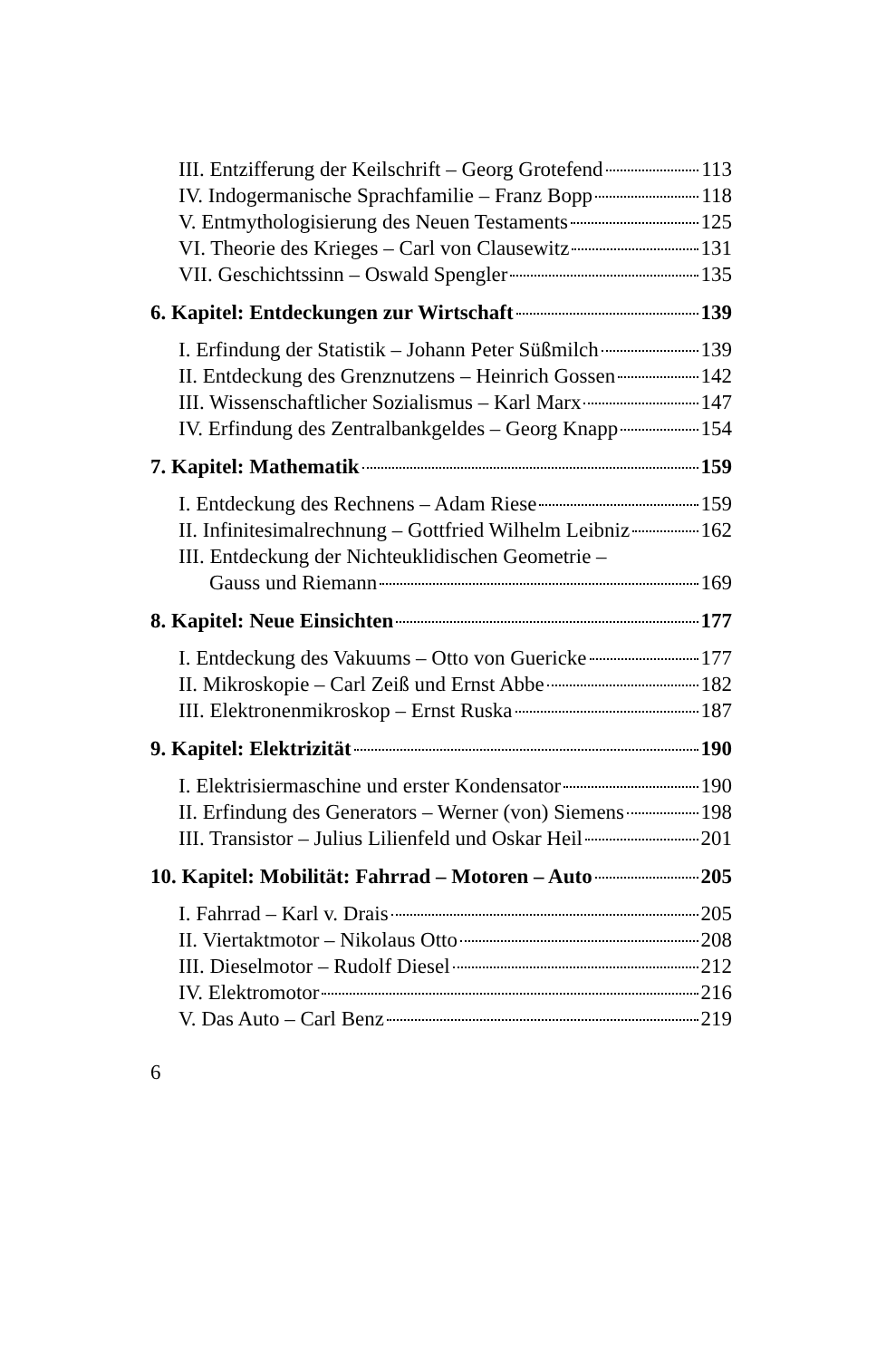III. Entzifferung der Keilschrift – Georg Grotefend 113
IV. Indogermanische Sprachfamilie – Franz Bopp 118
V. Entmythologisierung des Neuen Testaments 125
VI. Theorie des Krieges – Carl von Clausewitz 131
VII. Geschichtssinn – Oswald Spengler 135
6. Kapitel: Entdeckungen zur Wirtschaft 139
I. Erfindung der Statistik – Johann Peter Süßmilch 139
II. Entdeckung des Grenznutzens – Heinrich Gossen 142
III. Wissenschaftlicher Sozialismus – Karl Marx 147
IV. Erfindung des Zentralbankgeldes – Georg Knapp 154
7. Kapitel: Mathematik 159
I. Entdeckung des Rechnens – Adam Riese 159
II. Infinitesimalrechnung – Gottfried Wilhelm Leibniz 162
III. Entdeckung der Nichteuklidischen Geometrie –
Gauss und Riemann 169
8. Kapitel: Neue Einsichten 177
I. Entdeckung des Vakuums – Otto von Guericke 177
II. Mikroskopie – Carl Zeiß und Ernst Abbe 182
III. Elektronenmikroskop – Ernst Ruska 187
9. Kapitel: Elektrizität 190
I. Elektrisiermaschine und erster Kondensator 190
II. Erfindung des Generators – Werner (von) Siemens 198
III. Transistor – Julius Lilienfeld und Oskar Heil 201
10. Kapitel: Mobilität: Fahrrad – Motoren – Auto 205
I. Fahrrad – Karl v. Drais 205
II. Viertaktmotor – Nikolaus Otto 208
III. Dieselmotor – Rudolf Diesel 212
IV. Elektromotor 216
V. Das Auto – Carl Benz 219
6